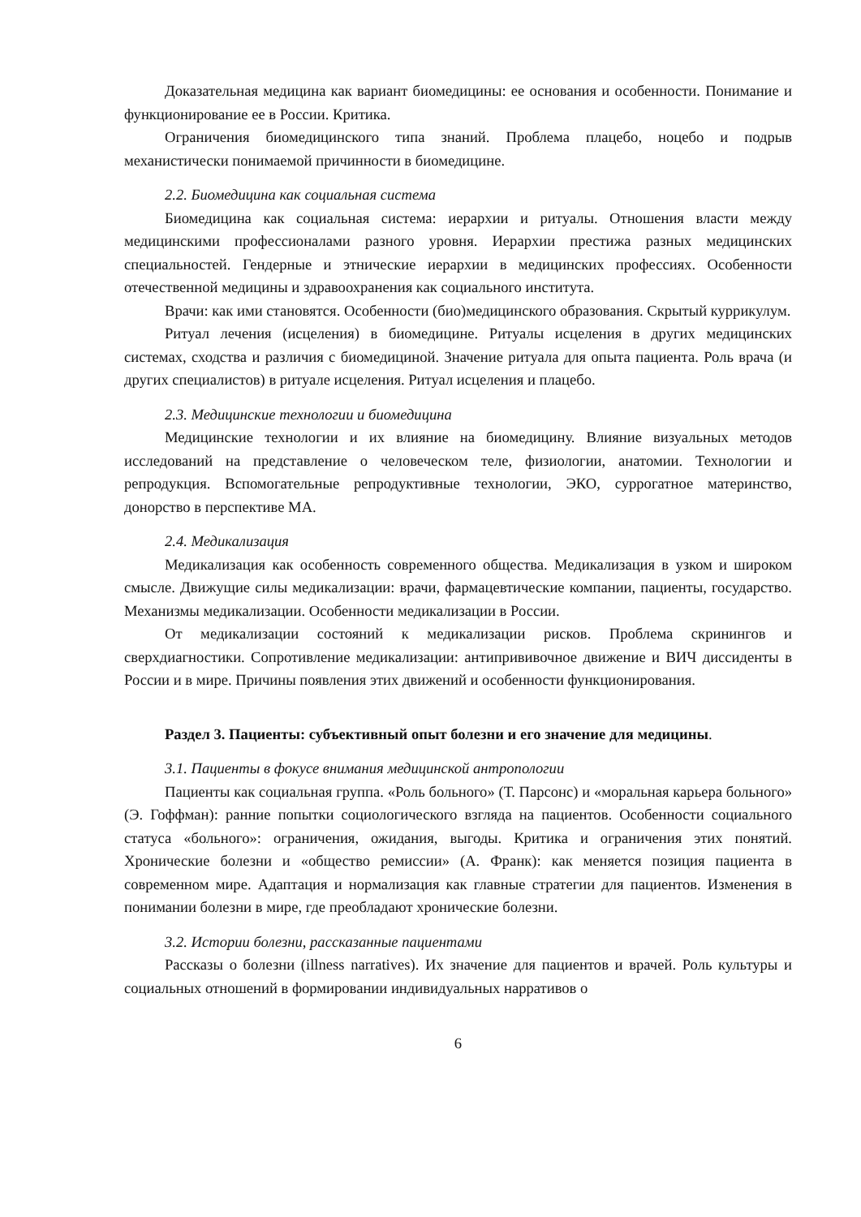Доказательная медицина как вариант биомедицины: ее основания и особенности. Понимание и функционирование ее в России. Критика.
Ограничения биомедицинского типа знаний. Проблема плацебо, ноцебо и подрыв механистически понимаемой причинности в биомедицине.
2.2. Биомедицина как социальная система
Биомедицина как социальная система: иерархии и ритуалы. Отношения власти между медицинскими профессионалами разного уровня. Иерархии престижа разных медицинских специальностей. Гендерные и этнические иерархии в медицинских профессиях. Особенности отечественной медицины и здравоохранения как социального института.
Врачи: как ими становятся. Особенности (био)медицинского образования. Скрытый куррикулум.
Ритуал лечения (исцеления) в биомедицине. Ритуалы исцеления в других медицинских системах, сходства и различия с биомедициной. Значение ритуала для опыта пациента. Роль врача (и других специалистов) в ритуале исцеления. Ритуал исцеления и плацебо.
2.3. Медицинские технологии и биомедицина
Медицинские технологии и их влияние на биомедицину. Влияние визуальных методов исследований на представление о человеческом теле, физиологии, анатомии. Технологии и репродукция. Вспомогательные репродуктивные технологии, ЭКО, суррогатное материнство, донорство в перспективе МА.
2.4. Медикализация
Медикализация как особенность современного общества. Медикализация в узком и широком смысле. Движущие силы медикализации: врачи, фармацевтические компании, пациенты, государство. Механизмы медикализации. Особенности медикализации в России.
От медикализации состояний к медикализации рисков. Проблема скринингов и сверхдиагностики. Сопротивление медикализации: антипрививочное движение и ВИЧ диссиденты в России и в мире. Причины появления этих движений и особенности функционирования.
Раздел 3. Пациенты: субъективный опыт болезни и его значение для медицины.
3.1. Пациенты в фокусе внимания медицинской антропологии
Пациенты как социальная группа. «Роль больного» (Т. Парсонс) и «моральная карьера больного» (Э. Гоффман): ранние попытки социологического взгляда на пациентов. Особенности социального статуса «больного»: ограничения, ожидания, выгоды. Критика и ограничения этих понятий. Хронические болезни и «общество ремиссии» (А. Франк): как меняется позиция пациента в современном мире. Адаптация и нормализация как главные стратегии для пациентов. Изменения в понимании болезни в мире, где преобладают хронические болезни.
3.2. Истории болезни, рассказанные пациентами
Рассказы о болезни (illness narratives). Их значение для пациентов и врачей. Роль культуры и социальных отношений в формировании индивидуальных нарративов о
6